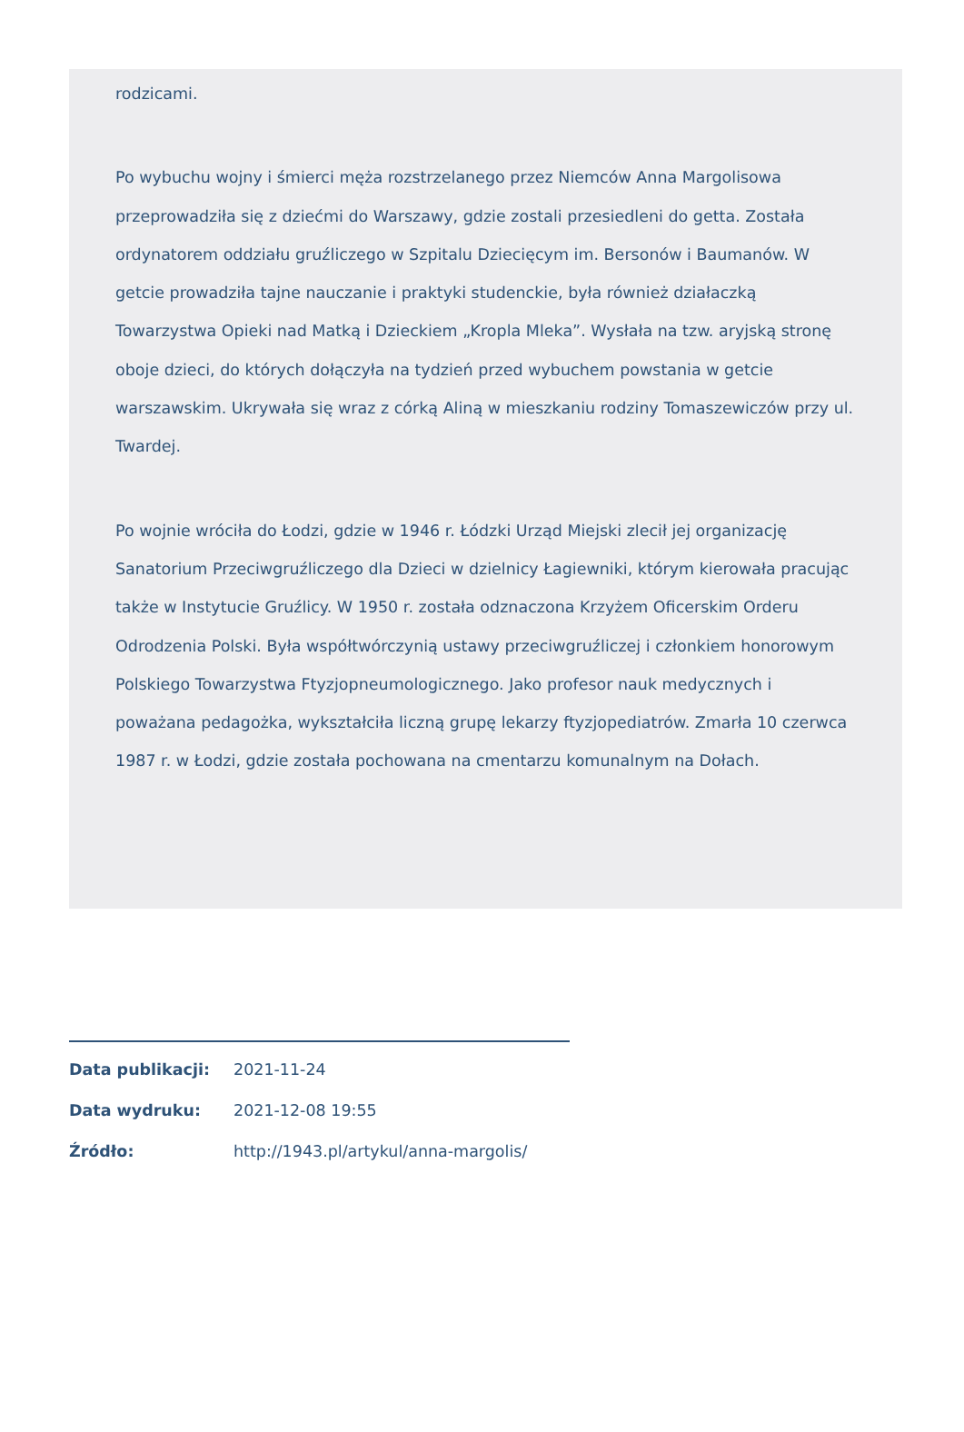rodzicami.
Po wybuchu wojny i śmierci męża rozstrzelanego przez Niemców Anna Margolisowa przeprowadziła się z dziećmi do Warszawy, gdzie zostali przesiedleni do getta. Została ordynatorem oddziału gruźliczego w Szpitalu Dziecięcym im. Bersonów i Baumanów. W getcie prowadziła tajne nauczanie i praktyki studenckie, była również działaczką Towarzystwa Opieki nad Matką i Dzieckiem „Kropla Mleka”. Wysłała na tzw. aryjską stronę oboje dzieci, do których dołączyła na tydzień przed wybuchem powstania w getcie warszawskim. Ukrywała się wraz z córką Aliną w mieszkaniu rodziny Tomaszewiczów przy ul. Twardej.
Po wojnie wróciła do Łodzi, gdzie w 1946 r. Łódzki Urząd Miejski zlecił jej organizację Sanatorium Przeciwgruźliczego dla Dzieci w dzielnicy Łagiewniki, którym kierowała pracując także w Instytucie Gruźlicy. W 1950 r. została odznaczona Krzyżem Oficerskim Orderu Odrodzenia Polski. Była współtwórczynią ustawy przeciwgruźliczej i członkiem honorowym Polskiego Towarzystwa Ftyzjopneumologicznego. Jako profesor nauk medycznych i poważana pedagożka, wykształciła liczną grupę lekarzy ftyzjopediatrów. Zmarła 10 czerwca 1987 r. w Łodzi, gdzie została pochowana na cmentarzu komunalnym na Dołach.
Data publikacji: 2021-11-24
Data wydruku: 2021-12-08 19:55
Źródło: http://1943.pl/artykul/anna-margolis/